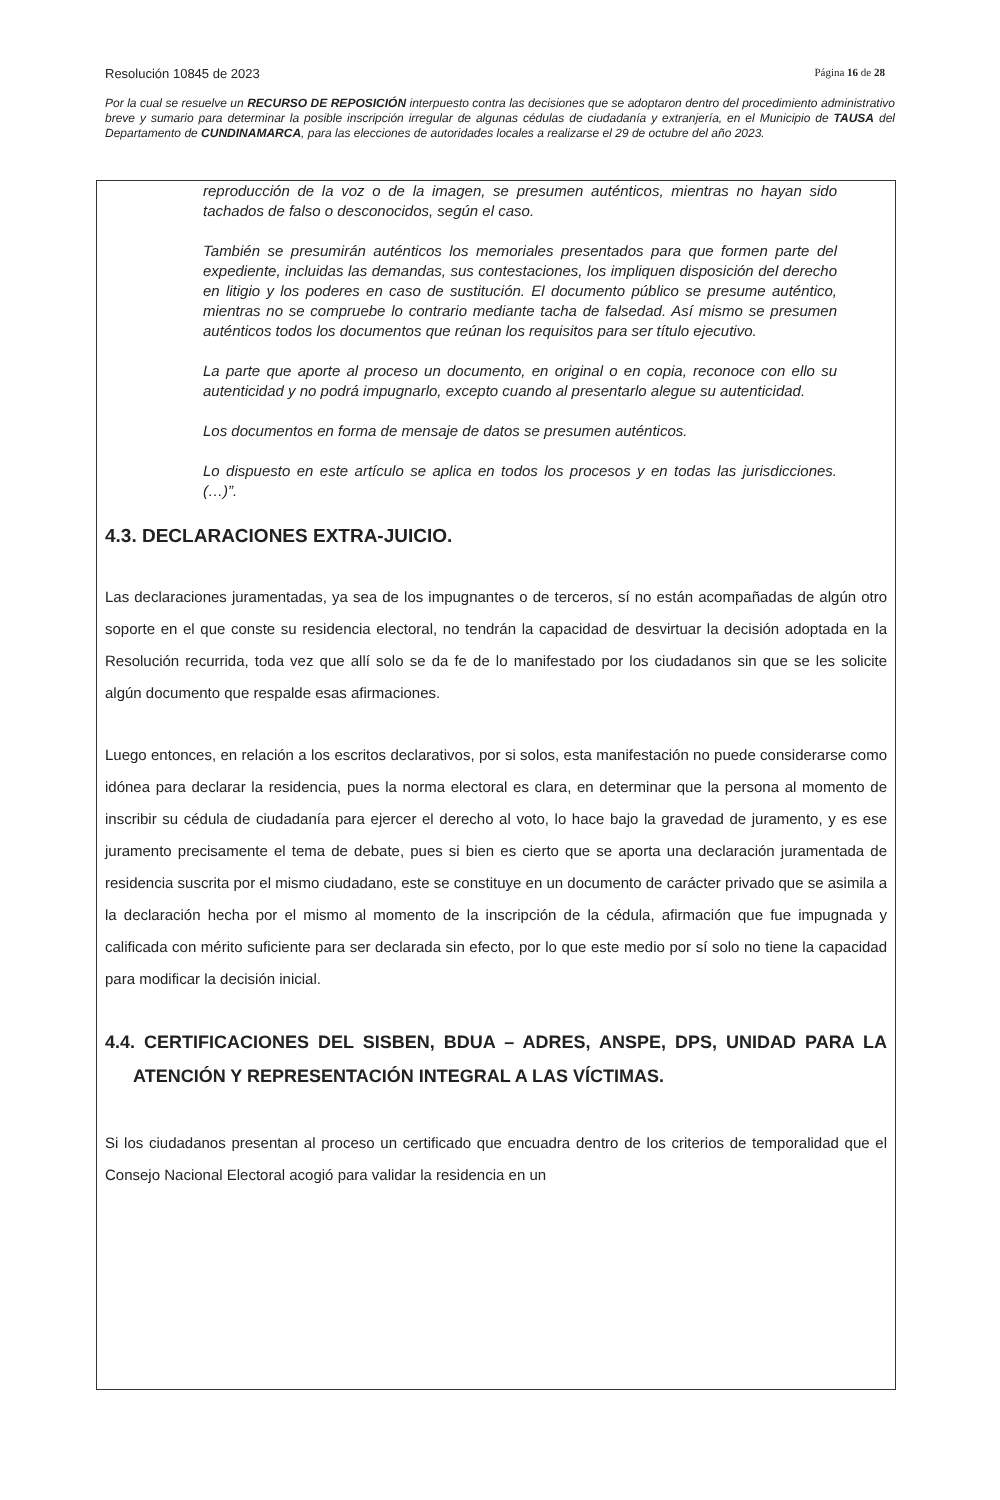Resolución 10845 de 2023 Página 16 de 28
Por la cual se resuelve un RECURSO DE REPOSICIÓN interpuesto contra las decisiones que se adoptaron dentro del procedimiento administrativo breve y sumario para determinar la posible inscripción irregular de algunas cédulas de ciudadanía y extranjería, en el Municipio de TAUSA del Departamento de CUNDINAMARCA, para las elecciones de autoridades locales a realizarse el 29 de octubre del año 2023.
reproducción de la voz o de la imagen, se presumen auténticos, mientras no hayan sido tachados de falso o desconocidos, según el caso.
También se presumirán auténticos los memoriales presentados para que formen parte del expediente, incluidas las demandas, sus contestaciones, los impliquen disposición del derecho en litigio y los poderes en caso de sustitución. El documento público se presume auténtico, mientras no se compruebe lo contrario mediante tacha de falsedad. Así mismo se presumen auténticos todos los documentos que reúnan los requisitos para ser título ejecutivo.
La parte que aporte al proceso un documento, en original o en copia, reconoce con ello su autenticidad y no podrá impugnarlo, excepto cuando al presentarlo alegue su autenticidad.
Los documentos en forma de mensaje de datos se presumen auténticos.
Lo dispuesto en este artículo se aplica en todos los procesos y en todas las jurisdicciones. (…)”.
4.3. DECLARACIONES EXTRA-JUICIO.
Las declaraciones juramentadas, ya sea de los impugnantes o de terceros, sí no están acompañadas de algún otro soporte en el que conste su residencia electoral, no tendrán la capacidad de desvirtuar la decisión adoptada en la Resolución recurrida, toda vez que allí solo se da fe de lo manifestado por los ciudadanos sin que se les solicite algún documento que respalde esas afirmaciones.
Luego entonces, en relación a los escritos declarativos, por si solos, esta manifestación no puede considerarse como idónea para declarar la residencia, pues la norma electoral es clara, en determinar que la persona al momento de inscribir su cédula de ciudadanía para ejercer el derecho al voto, lo hace bajo la gravedad de juramento, y es ese juramento precisamente el tema de debate, pues si bien es cierto que se aporta una declaración juramentada de residencia suscrita por el mismo ciudadano, este se constituye en un documento de carácter privado que se asimila a la declaración hecha por el mismo al momento de la inscripción de la cédula, afirmación que fue impugnada y calificada con mérito suficiente para ser declarada sin efecto, por lo que este medio por sí solo no tiene la capacidad para modificar la decisión inicial.
4.4. CERTIFICACIONES DEL SISBEN, BDUA – ADRES, ANSPE, DPS, UNIDAD PARA LA ATENCIÓN Y REPRESENTACIÓN INTEGRAL A LAS VÍCTIMAS.
Si los ciudadanos presentan al proceso un certificado que encuadra dentro de los criterios de temporalidad que el Consejo Nacional Electoral acogió para validar la residencia en un